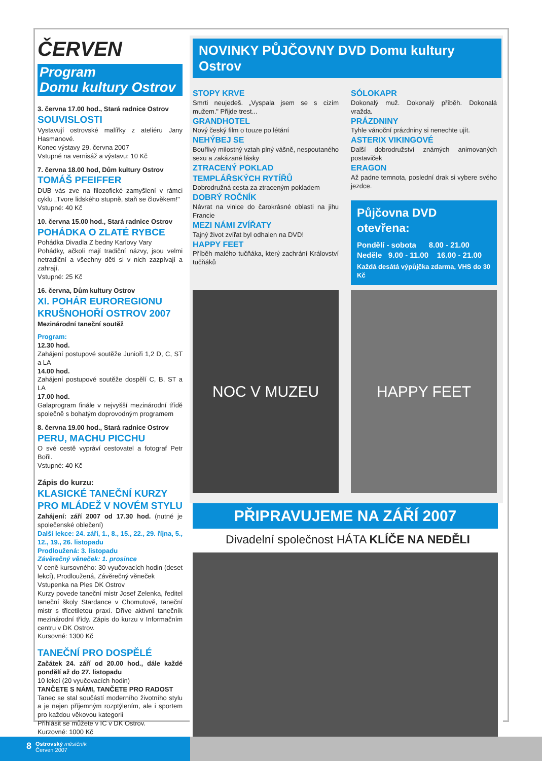ČERVEN
Program
Domu kultury Ostrov
3. června 17.00 hod., Stará radnice Ostrov
SOUVISLOSTI
Vystavují ostrovské malířky z ateliéru Jany Hasmanové.
Konec výstavy 29. června 2007
Vstupné na vernisáž a výstavu: 10 Kč
7. června 18.00 hod, Dům kultury Ostrov
TOMÁŠ PFEIFFER
DUB vás zve na filozofické zamyšlení v rámci cyklu „Tvore lidského stupně, staň se člověkem!"
Vstupné: 40 Kč
10. června 15.00 hod., Stará radnice Ostrov
POHÁDKA O ZLATÉ RYBCE
Pohádka Divadla Z bedny Karlovy Vary
Pohádky, ačkoli mají tradiční názvy, jsou velmi netradiční a všechny děti si v nich zazpívají a zahrají.
Vstupné: 25 Kč
16. června, Dům kultury Ostrov
XI. POHÁR EUROREGIONU KRUŠNOHOŘÍ OSTROV 2007
Mezinárodní taneční soutěž
Program:
12.30 hod.
Zahájení postupové soutěže Junioři 1,2 D, C, ST a LA
14.00 hod.
Zahájení postupové soutěže dospělí C, B, ST a LA
17.00 hod.
Galaprogram finále v nejvyšší mezinárodní třídě společně s bohatým doprovodným programem
8. června 19.00 hod., Stará radnice Ostrov
PERU, MACHU PICCHU
O své cestě vypráví cestovatel a fotograf Petr Bořil.
Vstupné: 40 Kč
Zápis do kurzu:
KLASICKÉ TANEČNÍ KURZY PRO MLÁDEŽ V NOVÉM STYLU
Zahájení: září 2007 od 17.30 hod. (nutné je společenské oblečení)
Další lekce: 24. září, 1., 8., 15., 22., 29. října, 5., 12., 19., 26. listopadu
Prodloužená: 3. listopadu
Závěrečný věneček: 1. prosince
V ceně kursovného: 30 vyučovacích hodin (deset lekcí), Prodloužená, Závěrečný věneček
Vstupenka na Ples DK Ostrov
Kurzy povede taneční mistr Josef Zelenka, ředitel taneční školy Stardance v Chomutově, taneční mistr s třicetiletou praxí. Dříve aktivní tanečník mezinárodní třídy. Zápis do kurzu v Informačním centru v DK Ostrov.
Kursovné: 1300 Kč
TANEČNÍ PRO DOSPĚLÉ
Začátek 24. září od 20.00 hod., dále každé pondělí až do 27. listopadu
10 lekcí (20 vyučovacích hodin)
TANČETE S NÁMI, TANČETE PRO RADOST
Tanec se stal součástí moderního životního stylu a je nejen příjemným rozptýlením, ale i sportem pro každou věkovou kategorii
Přihlásit se můžete v IC v DK Ostrov.
Kurzovné: 1000 Kč
NOVINKY PŮJČOVNY DVD Domu kultury Ostrov
STOPY KRVE
Smrti neujedeš. „Vyspala jsem se s cizím mužem." Přijde trest...
GRANDHOTEL
Nový český film o touze po létání
NEHÝBEJ SE
Bouřlivý milostný vztah plný vášně, nespoutaného sexu a zakázané lásky
ZTRACENÝ POKLAD TEMPLÁŘSKÝCH RYTÍŘŮ
Dobrodružná cesta za ztraceným pokladem
DOBRÝ ROČNÍK
Návrat na vinice do čarokrásné oblasti na jihu Francie
MEZI NÁMI ZVÍŘATY
Tajný život zvířat byl odhalen na DVD!
HAPPY FEET
Příběh malého tučňáka, který zachrání Království tučňáků
SÓLOKAPR
Dokonalý muž. Dokonalý příběh. Dokonalá vražda.
PRÁZDNINY
Tyhle vánoční prázdniny si nenechte ujít.
ASTERIX VIKINGOVÉ
Další dobrodružství známých animovaných postaviček
ERAGON
Až padne temnota, poslední drak si vybere svého jezdce.
Půjčovna DVD otevřena:
Pondělí - sobota 8.00 - 21.00
Neděle 9.00 - 11.00 16.00 - 21.00
Každá desátá výpůjčka zdarma, VHS do 30 Kč
NOC V MUZEU HAPPY FEET
PŘIPRAVUJEME NA ZÁŘÍ 2007
Divadelní společnost HÁTA KLÍČE NA NEDĚLI
8 Ostrovský měsíčník
Červen 2007